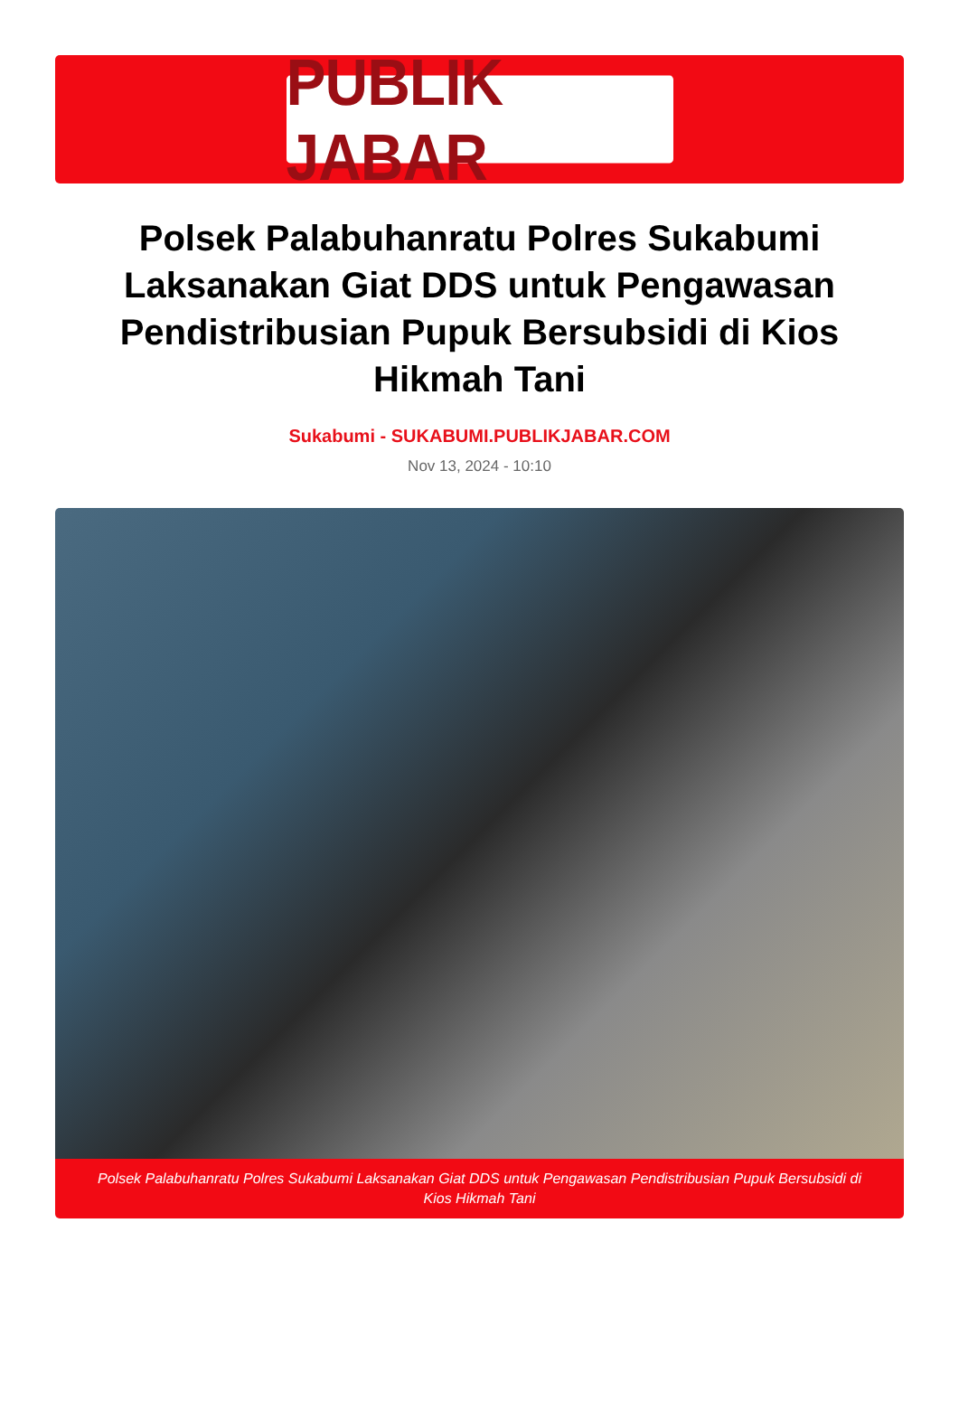PUBLIK JABAR
Polsek Palabuhanratu Polres Sukabumi Laksanakan Giat DDS untuk Pengawasan Pendistribusian Pupuk Bersubsidi di Kios Hikmah Tani
Sukabumi - SUKABUMI.PUBLIKJABAR.COM
Nov 13, 2024 - 10:10
Polsek Palabuhanratu Polres Sukabumi Laksanakan Giat DDS untuk Pengawasan Pendistribusian Pupuk Bersubsidi di Kios Hikmah Tani